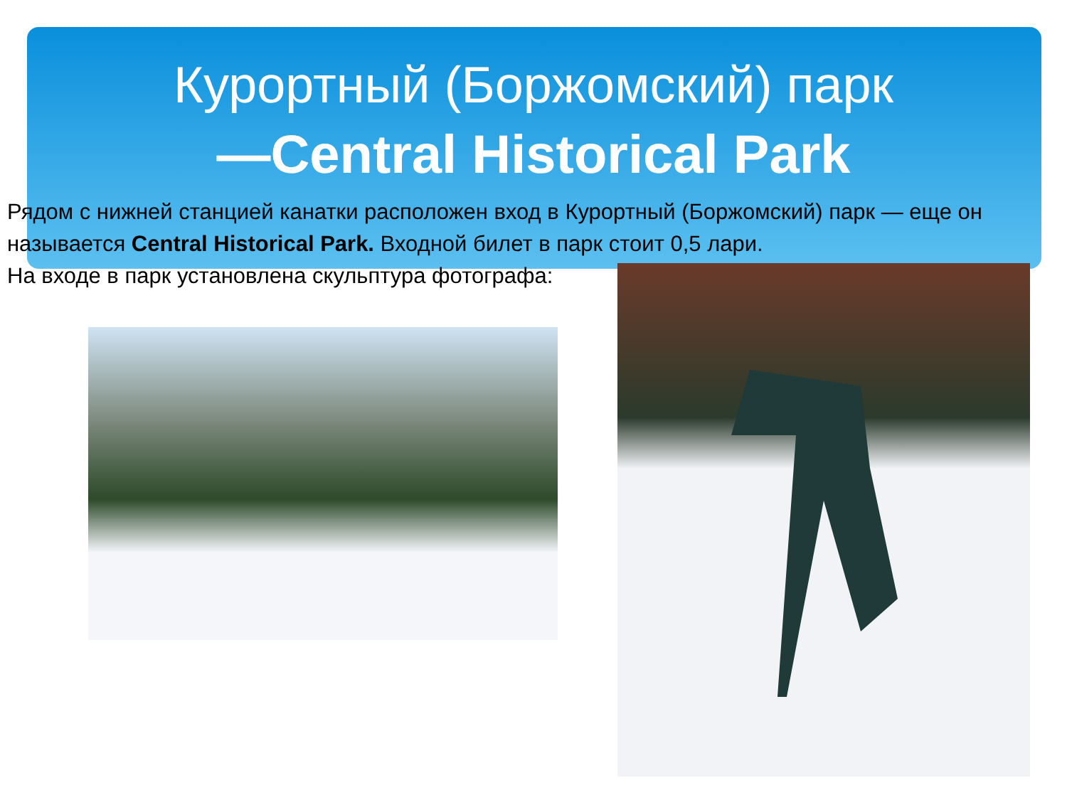Курортный (Боржомский) парк
—Central Historical Park
Рядом с нижней станцией канатки расположен вход в Курортный (Боржомский) парк — еще он называется Central Historical Park. Входной билет в парк стоит 0,5 лари.
На входе в парк установлена скульптура фотографа: